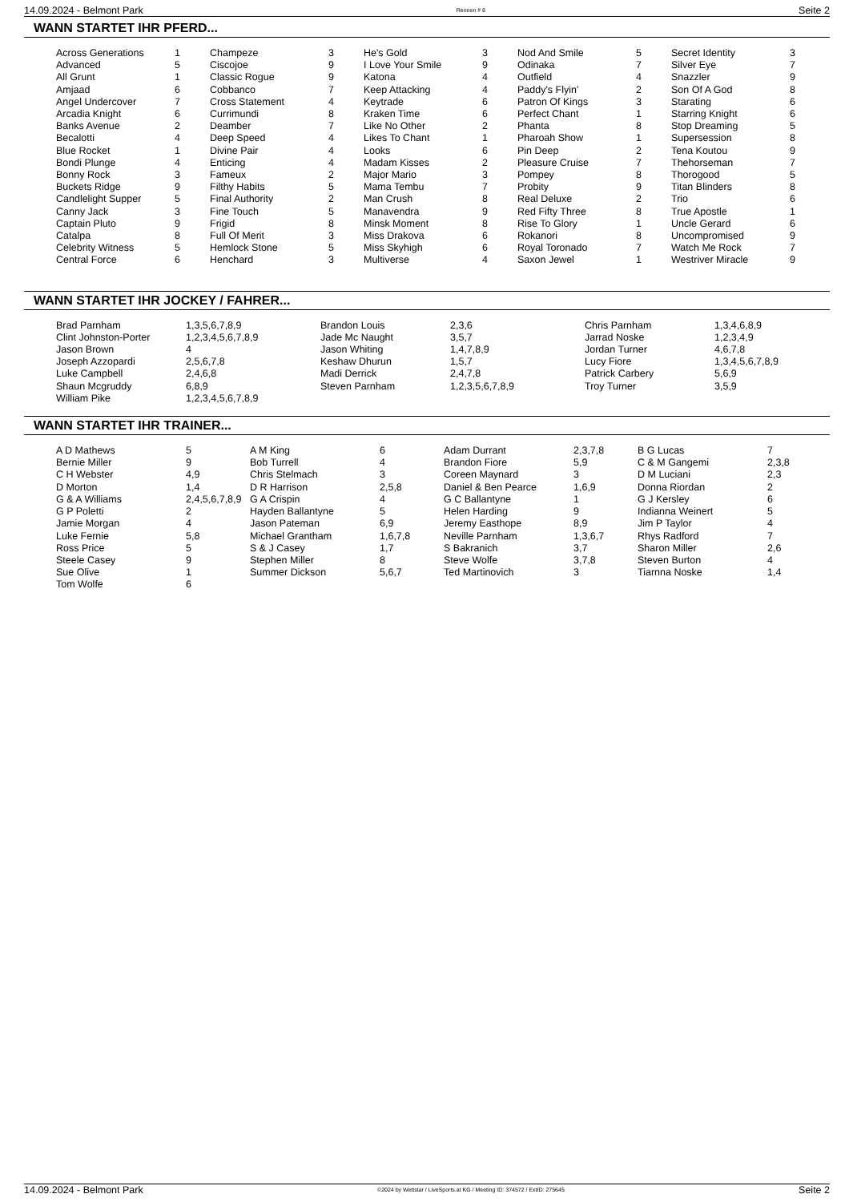14.09.2024 - Belmont Park Rennen # 8 Seite 2
WANN STARTET IHR PFERD...
| Across Generations | 1 | Champeze | 3 | He's Gold | 3 | Nod And Smile | 5 | Secret Identity | 3 |
| Advanced | 5 | Ciscojoe | 9 | I Love Your Smile | 9 | Odinaka | 7 | Silver Eye | 7 |
| All Grunt | 1 | Classic Rogue | 9 | Katona | 4 | Outfield | 4 | Snazzler | 9 |
| Amjaad | 6 | Cobbanco | 7 | Keep Attacking | 4 | Paddy's Flyin' | 2 | Son Of A God | 8 |
| Angel Undercover | 7 | Cross Statement | 4 | Keytrade | 6 | Patron Of Kings | 3 | Starating | 6 |
| Arcadia Knight | 6 | Currimundi | 8 | Kraken Time | 6 | Perfect Chant | 1 | Starring Knight | 6 |
| Banks Avenue | 2 | Deamber | 7 | Like No Other | 2 | Phanta | 8 | Stop Dreaming | 5 |
| Becalotti | 4 | Deep Speed | 4 | Likes To Chant | 1 | Pharoah Show | 1 | Supersession | 8 |
| Blue Rocket | 1 | Divine Pair | 4 | Looks | 6 | Pin Deep | 2 | Tena Koutou | 9 |
| Bondi Plunge | 4 | Enticing | 4 | Madam Kisses | 2 | Pleasure Cruise | 7 | Thehorseman | 7 |
| Bonny Rock | 3 | Fameux | 2 | Major Mario | 3 | Pompey | 8 | Thorogood | 5 |
| Buckets Ridge | 9 | Filthy Habits | 5 | Mama Tembu | 7 | Probity | 9 | Titan Blinders | 8 |
| Candlelight Supper | 5 | Final Authority | 2 | Man Crush | 8 | Real Deluxe | 2 | Trio | 6 |
| Canny Jack | 3 | Fine Touch | 5 | Manavendra | 9 | Red Fifty Three | 8 | True Apostle | 1 |
| Captain Pluto | 9 | Frigid | 8 | Minsk Moment | 8 | Rise To Glory | 1 | Uncle Gerard | 6 |
| Catalpa | 8 | Full Of Merit | 3 | Miss Drakova | 6 | Rokanori | 8 | Uncompromised | 9 |
| Celebrity Witness | 5 | Hemlock Stone | 5 | Miss Skyhigh | 6 | Royal Toronado | 7 | Watch Me Rock | 7 |
| Central Force | 6 | Henchard | 3 | Multiverse | 4 | Saxon Jewel | 1 | Westriver Miracle | 9 |
WANN STARTET IHR JOCKEY / FAHRER...
| Brad Parnham | 1,3,5,6,7,8,9 | Brandon Louis | 2,3,6 | Chris Parnham | 1,3,4,6,8,9 |
| Clint Johnston-Porter | 1,2,3,4,5,6,7,8,9 | Jade Mc Naught | 3,5,7 | Jarrad Noske | 1,2,3,4,9 |
| Jason Brown | 4 | Jason Whiting | 1,4,7,8,9 | Jordan Turner | 4,6,7,8 |
| Joseph Azzopardi | 2,5,6,7,8 | Keshaw Dhurun | 1,5,7 | Lucy Fiore | 1,3,4,5,6,7,8,9 |
| Luke Campbell | 2,4,6,8 | Madi Derrick | 2,4,7,8 | Patrick Carbery | 5,6,9 |
| Shaun Mcgruddy | 6,8,9 | Steven Parnham | 1,2,3,5,6,7,8,9 | Troy Turner | 3,5,9 |
| William Pike | 1,2,3,4,5,6,7,8,9 | | | | |
WANN STARTET IHR TRAINER...
| A D Mathews | 5 | A M King | 6 | Adam Durrant | 2,3,7,8 | B G Lucas | 7 |
| Bernie Miller | 9 | Bob Turrell | 4 | Brandon Fiore | 5,9 | C & M Gangemi | 2,3,8 |
| C H Webster | 4,9 | Chris Stelmach | 3 | Coreen Maynard | 3 | D M Luciani | 2,3 |
| D Morton | 1,4 | D R Harrison | 2,5,8 | Daniel & Ben Pearce | 1,6,9 | Donna Riordan | 2 |
| G & A Williams | 2,4,5,6,7,8,9 | G A Crispin | 4 | G C Ballantyne | 1 | G J Kersley | 6 |
| G P Poletti | 2 | Hayden Ballantyne | 5 | Helen Harding | 9 | Indianna Weinert | 5 |
| Jamie Morgan | 4 | Jason Pateman | 6,9 | Jeremy Easthope | 8,9 | Jim P Taylor | 4 |
| Luke Fernie | 5,8 | Michael Grantham | 1,6,7,8 | Neville Parnham | 1,3,6,7 | Rhys Radford | 7 |
| Ross Price | 5 | S & J Casey | 1,7 | S Bakranich | 3,7 | Sharon Miller | 2,6 |
| Steele Casey | 9 | Stephen Miller | 8 | Steve Wolfe | 3,7,8 | Steven Burton | 4 |
| Sue Olive | 1 | Summer Dickson | 5,6,7 | Ted Martinovich | 3 | Tiarnna Noske | 1,4 |
| Tom Wolfe | 6 | | | | | | |
14.09.2024 - Belmont Park ©2024 by Wettstar / LiveSports.at KG / Meeting ID: 374572 / ExtID: 275645 Seite 2